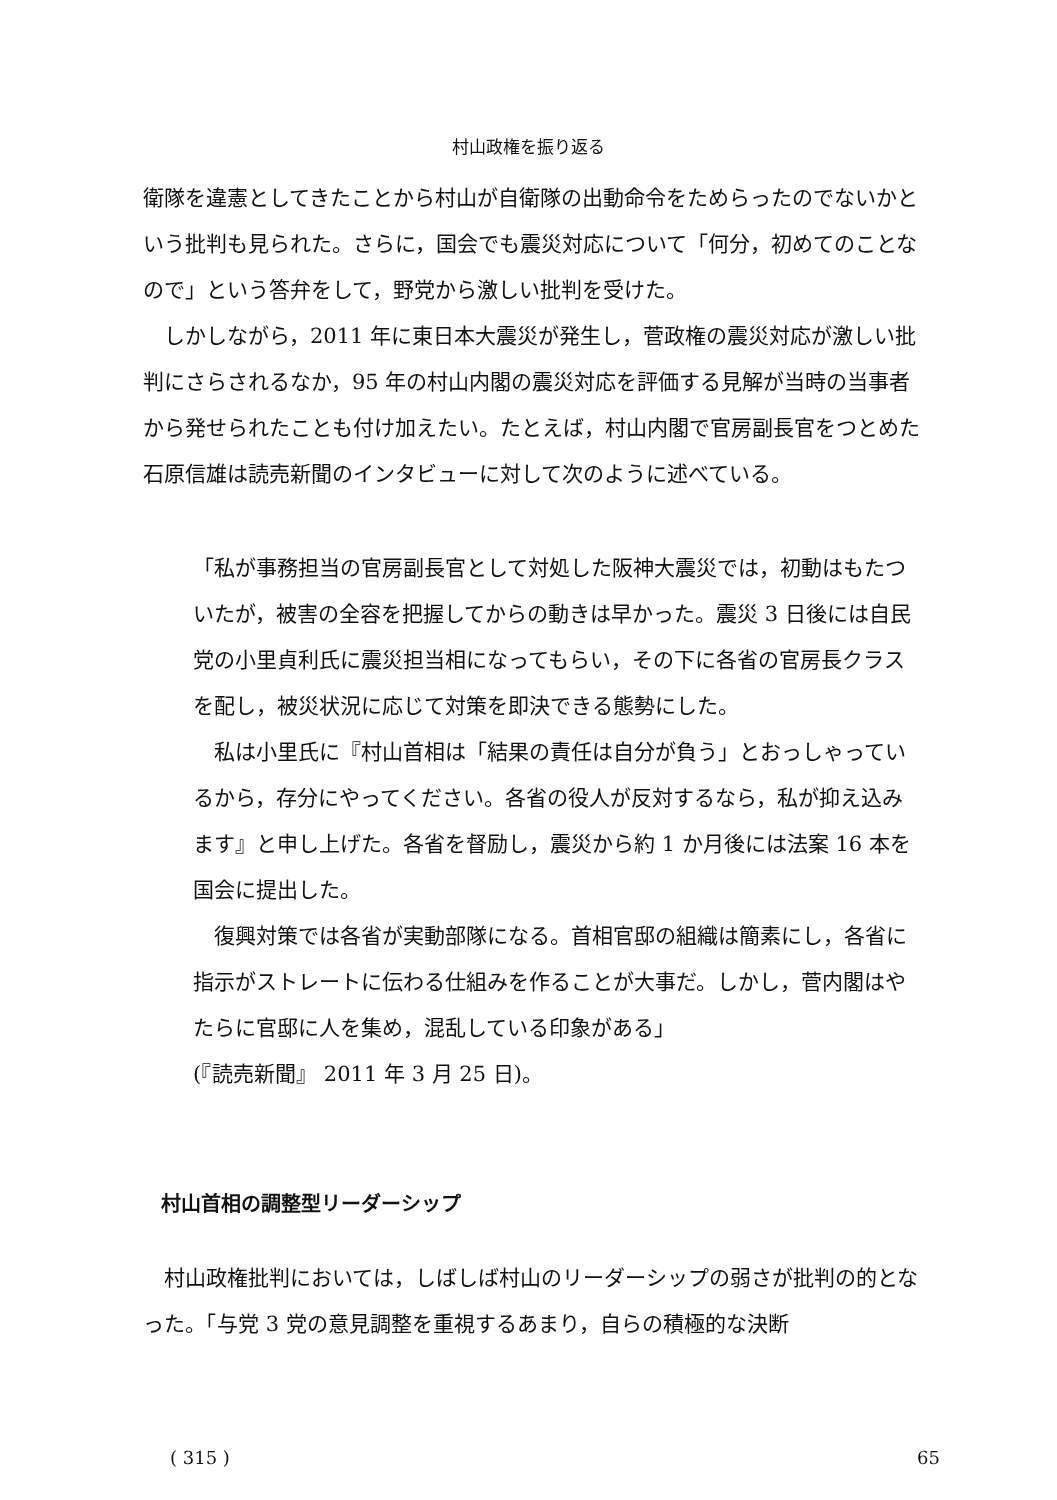村山政権を振り返る
衛隊を違憲としてきたことから村山が自衛隊の出動命令をためらったのでないかという批判も見られた。さらに，国会でも震災対応について「何分，初めてのことなので」という答弁をして，野党から激しい批判を受けた。
しかしながら，2011 年に東日本大震災が発生し，菅政権の震災対応が激しい批判にさらされるなか，95 年の村山内閣の震災対応を評価する見解が当時の当事者から発せられたことも付け加えたい。たとえば，村山内閣で官房副長官をつとめた石原信雄は読売新聞のインタビューに対して次のように述べている。
「私が事務担当の官房副長官として対処した阪神大震災では，初動はもたついたが，被害の全容を把握してからの動きは早かった。震災 3 日後には自民党の小里貞利氏に震災担当相になってもらい，その下に各省の官房長クラスを配し，被災状況に応じて対策を即決できる態勢にした。
私は小里氏に『村山首相は「結果の責任は自分が負う」とおっしゃっているから，存分にやってください。各省の役人が反対するなら，私が抑え込みます』と申し上げた。各省を督励し，震災から約 1 か月後には法案 16 本を国会に提出した。
復興対策では各省が実動部隊になる。首相官邸の組織は簡素にし，各省に指示がストレートに伝わる仕組みを作ることが大事だ。しかし，菅内閣はやたらに官邸に人を集め，混乱している印象がある」
(『読売新聞』 2011 年 3 月 25 日)。
村山首相の調整型リーダーシップ
村山政権批判においては，しばしば村山のリーダーシップの弱さが批判の的となった。「与党 3 党の意見調整を重視するあまり，自らの積極的な決断
( 315 ) 65